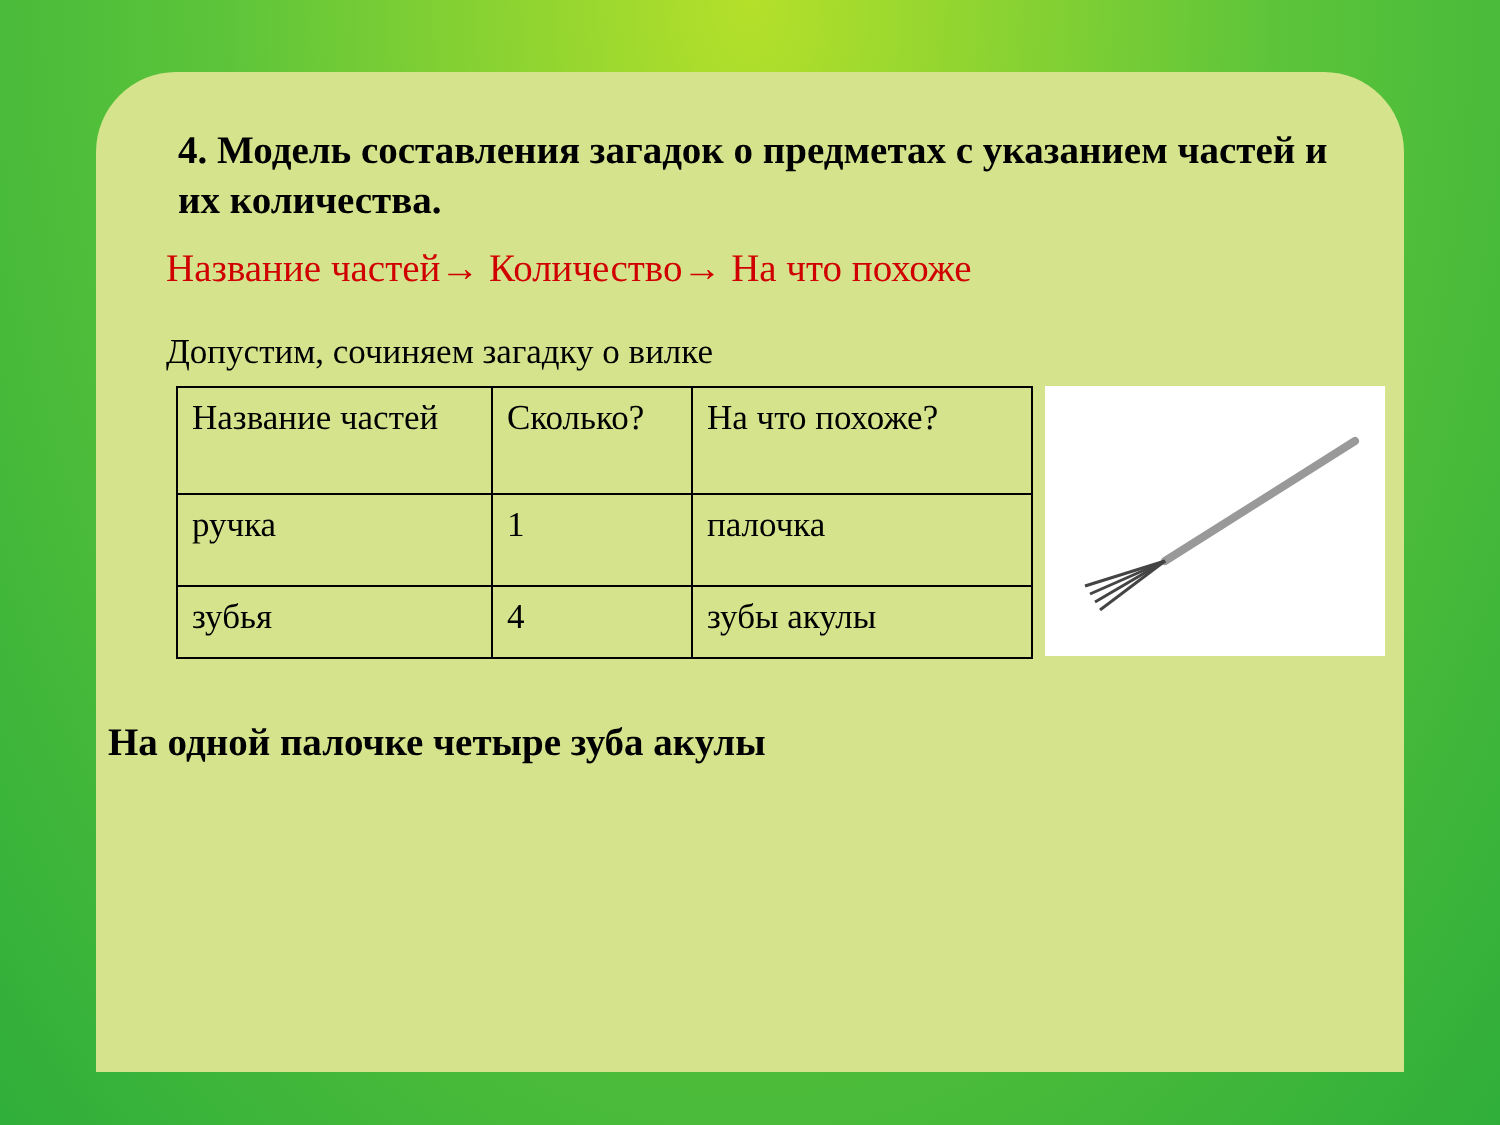4. Модель составления загадок о предметах с указанием частей и их количества.
Название частей→ Количество→ На что похоже
Допустим, сочиняем загадку о вилке
| Название частей | Сколько? | На что похоже? |
| ручка | 1 | палочка |
| зубья | 4 | зубы акулы |
На одной палочке четыре зуба акулы